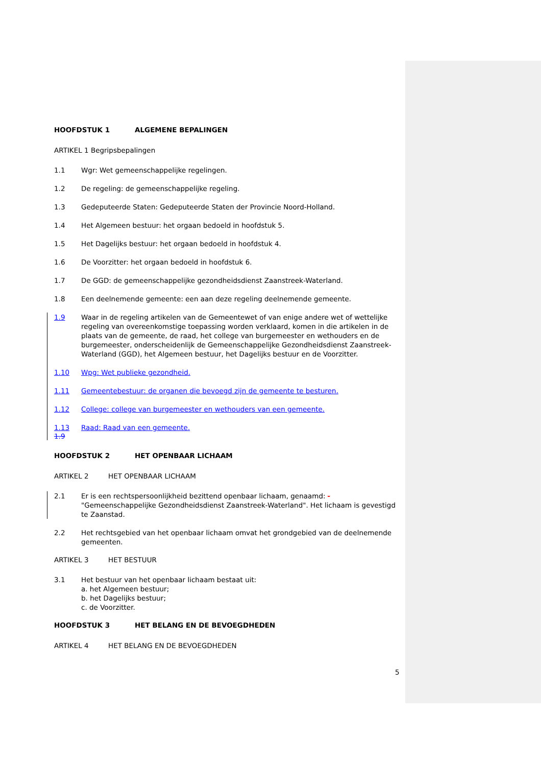HOOFDSTUK 1 ALGEMENE BEPALINGEN
ARTIKEL 1 Begripsbepalingen
1.1 Wgr: Wet gemeenschappelijke regelingen.
1.2 De regeling: de gemeenschappelijke regeling.
1.3 Gedeputeerde Staten: Gedeputeerde Staten der Provincie Noord-Holland.
1.4 Het Algemeen bestuur: het orgaan bedoeld in hoofdstuk 5.
1.5 Het Dagelijks bestuur: het orgaan bedoeld in hoofdstuk 4.
1.6 De Voorzitter: het orgaan bedoeld in hoofdstuk 6.
1.7 De GGD: de gemeenschappelijke gezondheidsdienst Zaanstreek-Waterland.
1.8 Een deelnemende gemeente: een aan deze regeling deelnemende gemeente.
1.9 Waar in de regeling artikelen van de Gemeentewet of van enige andere wet of wettelijke regeling van overeenkomstige toepassing worden verklaard, komen in die artikelen in de plaats van de gemeente, de raad, het college van burgemeester en wethouders en de burgemeester, onderscheidenlijk de Gemeenschappelijke Gezondheidsdienst Zaanstreek-Waterland (GGD), het Algemeen bestuur, het Dagelijks bestuur en de Voorzitter.
1.10 Wpg: Wet publieke gezondheid.
1.11 Gemeentebestuur: de organen die bevoegd zijn de gemeente te besturen.
1.12 College: college van burgemeester en wethouders van een gemeente.
1.13 Raad: Raad van een gemeente.
1.9
HOOFDSTUK 2 HET OPENBAAR LICHAAM
ARTIKEL 2 HET OPENBAAR LICHAAM
2.1 Er is een rechtspersoonlijkheid bezittend openbaar lichaam, genaamd: -"Gemeenschappelijke Gezondheidsdienst Zaanstreek-Waterland". Het lichaam is gevestigd te Zaanstad.
2.2 Het rechtsgebied van het openbaar lichaam omvat het grondgebied van de deelnemende gemeenten.
ARTIKEL 3 HET BESTUUR
3.1 Het bestuur van het openbaar lichaam bestaat uit:
a. het Algemeen bestuur;
b. het Dagelijks bestuur;
c. de Voorzitter.
HOOFDSTUK 3 HET BELANG EN DE BEVOEGDHEDEN
ARTIKEL 4 HET BELANG EN DE BEVOEGDHEDEN
5